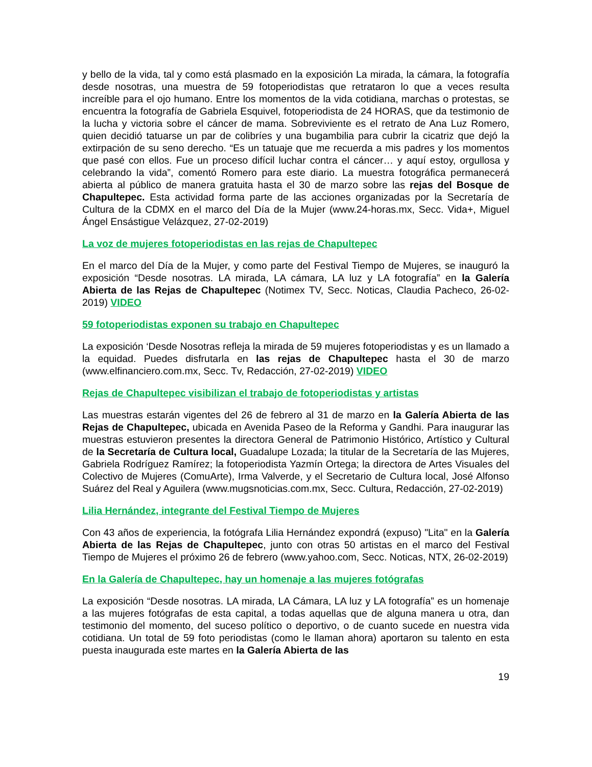y bello de la vida, tal y como está plasmado en la exposición La mirada, la cámara, la fotografía desde nosotras, una muestra de 59 fotoperiodistas que retrataron lo que a veces resulta increíble para el ojo humano. Entre los momentos de la vida cotidiana, marchas o protestas, se encuentra la fotografía de Gabriela Esquivel, fotoperiodista de 24 HORAS, que da testimonio de la lucha y victoria sobre el cáncer de mama. Sobreviviente es el retrato de Ana Luz Romero, quien decidió tatuarse un par de colibríes y una bugambilia para cubrir la cicatriz que dejó la extirpación de su seno derecho. “Es un tatuaje que me recuerda a mis padres y los momentos que pasé con ellos. Fue un proceso difícil luchar contra el cáncer… y aquí estoy, orgullosa y celebrando la vida”, comentó Romero para este diario. La muestra fotográfica permanecerá abierta al público de manera gratuita hasta el 30 de marzo sobre las rejas del Bosque de Chapultepec. Esta actividad forma parte de las acciones organizadas por la Secretaría de Cultura de la CDMX en el marco del Día de la Mujer (www.24-horas.mx, Secc. Vida+, Miguel Ángel Ensástigue Velázquez, 27-02-2019)
La voz de mujeres fotoperiodistas en las rejas de Chapultepec
En el marco del Día de la Mujer, y como parte del Festival Tiempo de Mujeres, se inauguró la exposición “Desde nosotras. LA mirada, LA cámara, LA luz y LA fotografía” en la Galería Abierta de las Rejas de Chapultepec (Notimex TV, Secc. Noticas, Claudia Pacheco, 26-02-2019) VIDEO
59 fotoperiodistas exponen su trabajo en Chapultepec
La exposición ‘Desde Nosotras refleja la mirada de 59 mujeres fotoperiodistas y es un llamado a la equidad. Puedes disfrutarla en las rejas de Chapultepec hasta el 30 de marzo (www.elfinanciero.com.mx, Secc. Tv, Redacción, 27-02-2019) VIDEO
Rejas de Chapultepec visibilizan el trabajo de fotoperiodistas y artistas
Las muestras estarán vigentes del 26 de febrero al 31 de marzo en la Galería Abierta de las Rejas de Chapultepec, ubicada en Avenida Paseo de la Reforma y Gandhi. Para inaugurar las muestras estuvieron presentes la directora General de Patrimonio Histórico, Artístico y Cultural de la Secretaría de Cultura local, Guadalupe Lozada; la titular de la Secretaría de las Mujeres, Gabriela Rodríguez Ramírez; la fotoperiodista Yazmín Ortega; la directora de Artes Visuales del Colectivo de Mujeres (ComuArte), Irma Valverde, y el Secretario de Cultura local, José Alfonso Suárez del Real y Aguilera (www.mugsnoticias.com.mx, Secc. Cultura, Redacción, 27-02-2019)
Lilia Hernández, integrante del Festival Tiempo de Mujeres
Con 43 años de experiencia, la fotógrafa Lilia Hernández expondrá (expuso) "Lita" en la Galería Abierta de las Rejas de Chapultepec, junto con otras 50 artistas en el marco del Festival Tiempo de Mujeres el próximo 26 de febrero (www.yahoo.com, Secc. Noticas, NTX, 26-02-2019)
En la Galería de Chapultepec, hay un homenaje a las mujeres fotógrafas
La exposición “Desde nosotras. LA mirada, LA Cámara, LA luz y LA fotografía” es un homenaje a las mujeres fotógrafas de esta capital, a todas aquellas que de alguna manera u otra, dan testimonio del momento, del suceso político o deportivo, o de cuanto sucede en nuestra vida cotidiana. Un total de 59 foto periodistas (como le llaman ahora) aportaron su talento en esta puesta inaugurada este martes en la Galería Abierta de las
19